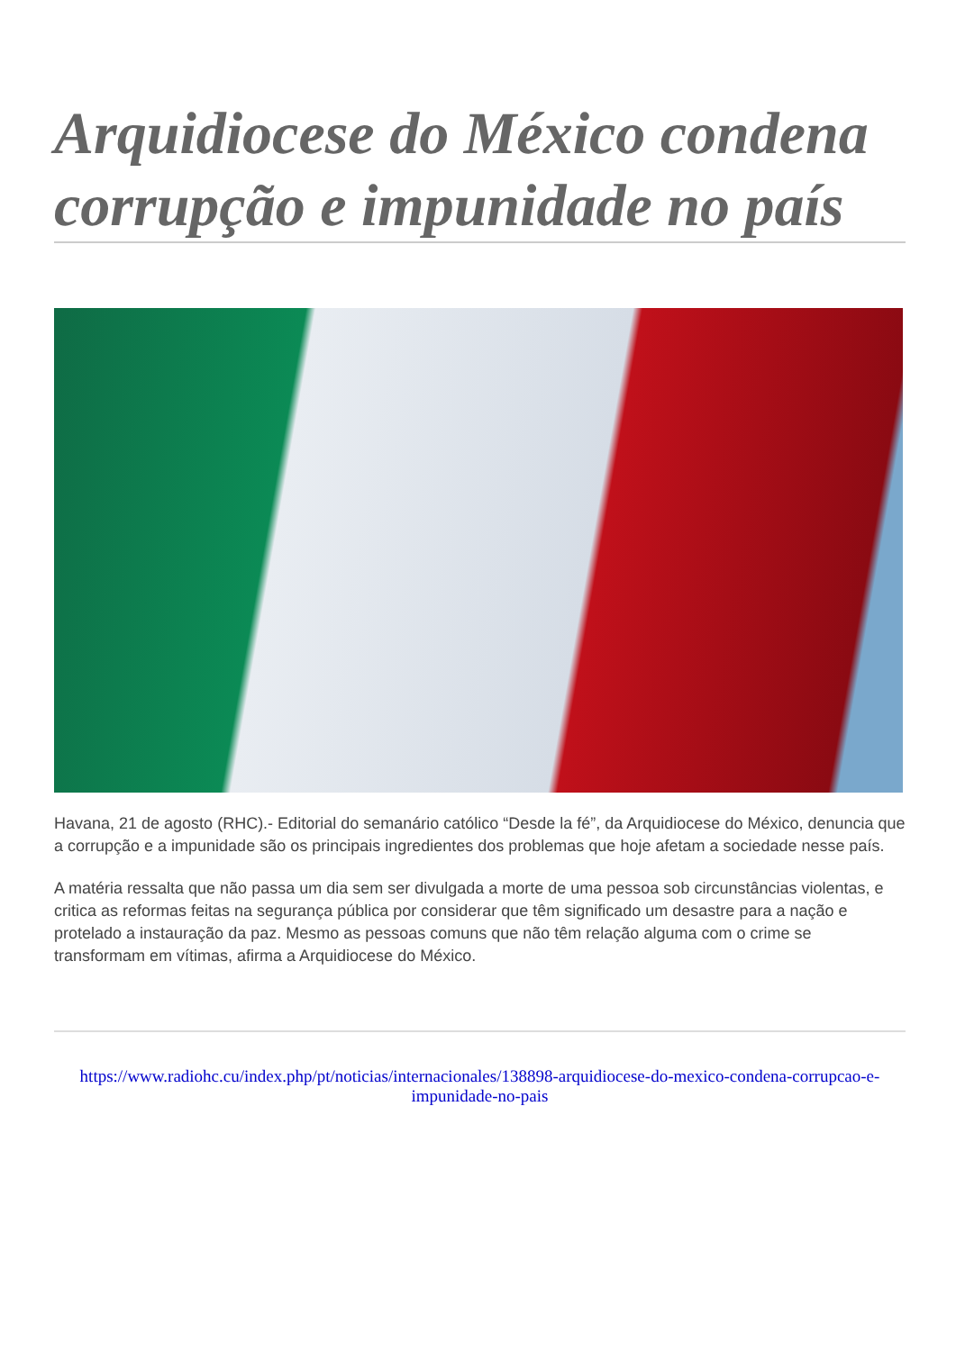Arquidiocese do México condena corrupção e impunidade no país
Havana, 21 de agosto (RHC).- Editorial do semanário católico “Desde la fé”, da Arquidiocese do México, denuncia que a corrupção e a impunidade são os principais ingredientes dos problemas que hoje afetam a sociedade nesse país.
A matéria ressalta que não passa um dia sem ser divulgada a morte de uma pessoa sob circunstâncias violentas, e critica as reformas feitas na segurança pública por considerar que têm significado um desastre para a nação e protelado a instauração da paz. Mesmo as pessoas comuns que não têm relação alguma com o crime se transformam em vítimas, afirma a Arquidiocese do México.
https://www.radiohc.cu/index.php/pt/noticias/internacionales/138898-arquidiocese-do-mexico-condena-corrupcao-e-impunidade-no-pais